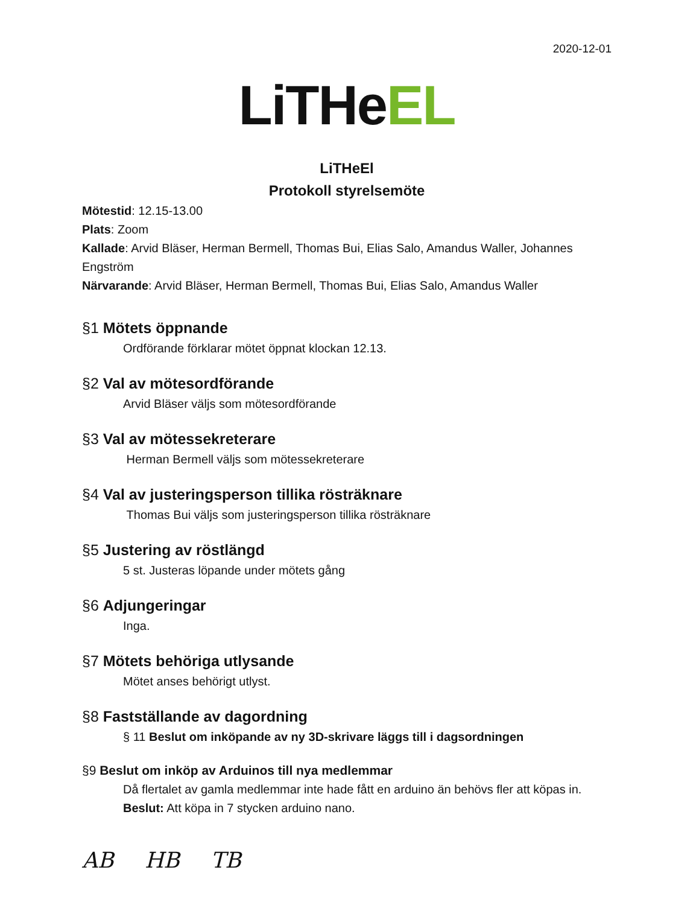2020-12-01
LiTHeEL
LiTHeEl
Protokoll styrelsemöte
Mötestid: 12.15-13.00
Plats: Zoom
Kallade: Arvid Bläser, Herman Bermell, Thomas Bui, Elias Salo, Amandus Waller, Johannes Engström
Närvarande: Arvid Bläser, Herman Bermell, Thomas Bui, Elias Salo, Amandus Waller
§1 Mötets öppnande
Ordförande förklarar mötet öppnat klockan 12.13.
§2 Val av mötesordförande
Arvid Bläser väljs som mötesordförande
§3 Val av mötessekreterare
Herman Bermell väljs som mötessekreterare
§4 Val av justeringsperson tillika rösträknare
Thomas Bui väljs som justeringsperson tillika rösträknare
§5 Justering av röstlängd
5 st. Justeras löpande under mötets gång
§6 Adjungeringar
Inga.
§7 Mötets behöriga utlysande
Mötet anses behörigt utlyst.
§8 Fastställande av dagordning
§ 11 Beslut om inköpande av ny 3D-skrivare läggs till i dagsordningen
§9 Beslut om inköp av Arduinos till nya medlemmar
Då flertalet av gamla medlemmar inte hade fått en arduino än behövs fler att köpas in.
Beslut: Att köpa in 7 stycken arduino nano.
AB HB TB